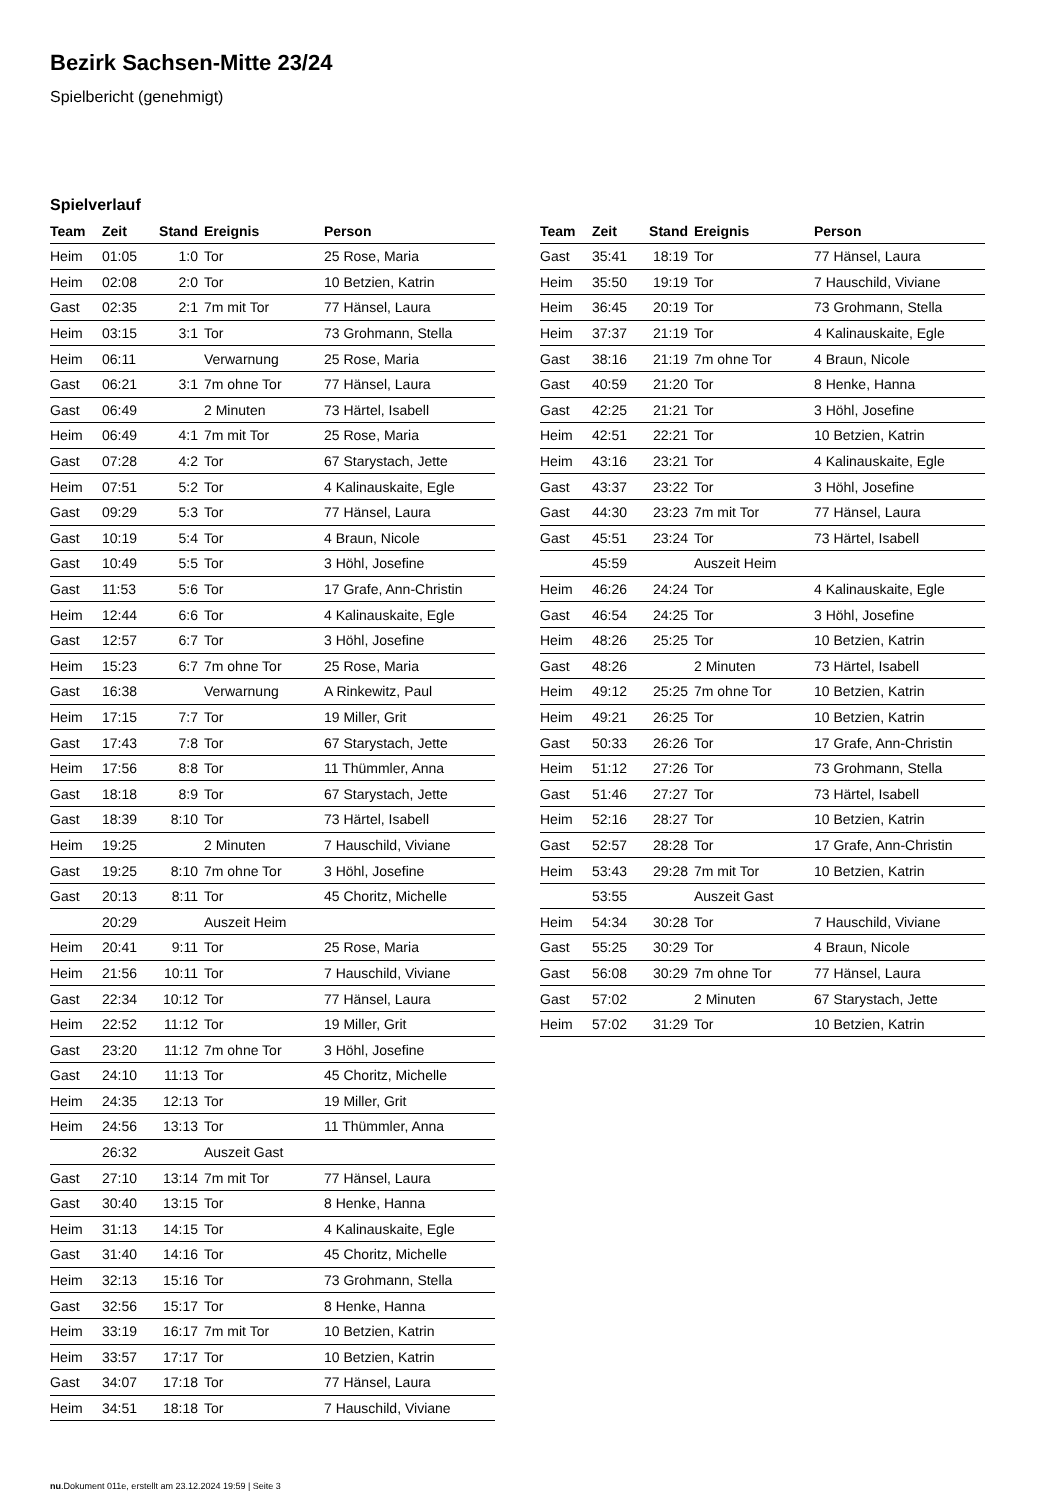Bezirk Sachsen-Mitte 23/24
Spielbericht (genehmigt)
Spielverlauf
| Team | Zeit | Stand | Ereignis | Person |
| --- | --- | --- | --- | --- |
| Heim | 01:05 | 1:0 | Tor | 25 Rose, Maria |
| Heim | 02:08 | 2:0 | Tor | 10 Betzien, Katrin |
| Gast | 02:35 | 2:1 | 7m mit Tor | 77 Hänsel, Laura |
| Heim | 03:15 | 3:1 | Tor | 73 Grohmann, Stella |
| Heim | 06:11 | | Verwarnung | 25 Rose, Maria |
| Gast | 06:21 | 3:1 | 7m ohne Tor | 77 Hänsel, Laura |
| Gast | 06:49 | | 2 Minuten | 73 Härtel, Isabell |
| Heim | 06:49 | 4:1 | 7m mit Tor | 25 Rose, Maria |
| Gast | 07:28 | 4:2 | Tor | 67 Starystach, Jette |
| Heim | 07:51 | 5:2 | Tor | 4 Kalinauskaite, Egle |
| Gast | 09:29 | 5:3 | Tor | 77 Hänsel, Laura |
| Gast | 10:19 | 5:4 | Tor | 4 Braun, Nicole |
| Gast | 10:49 | 5:5 | Tor | 3 Höhl, Josefine |
| Gast | 11:53 | 5:6 | Tor | 17 Grafe, Ann-Christin |
| Heim | 12:44 | 6:6 | Tor | 4 Kalinauskaite, Egle |
| Gast | 12:57 | 6:7 | Tor | 3 Höhl, Josefine |
| Heim | 15:23 | 6:7 | 7m ohne Tor | 25 Rose, Maria |
| Gast | 16:38 | | Verwarnung | A Rinkewitz, Paul |
| Heim | 17:15 | 7:7 | Tor | 19 Miller, Grit |
| Gast | 17:43 | 7:8 | Tor | 67 Starystach, Jette |
| Heim | 17:56 | 8:8 | Tor | 11 Thümmler, Anna |
| Gast | 18:18 | 8:9 | Tor | 67 Starystach, Jette |
| Gast | 18:39 | 8:10 | Tor | 73 Härtel, Isabell |
| Heim | 19:25 | | 2 Minuten | 7 Hauschild, Viviane |
| Gast | 19:25 | 8:10 | 7m ohne Tor | 3 Höhl, Josefine |
| Gast | 20:13 | 8:11 | Tor | 45 Choritz, Michelle |
| | 20:29 | | Auszeit Heim | |
| Heim | 20:41 | 9:11 | Tor | 25 Rose, Maria |
| Heim | 21:56 | 10:11 | Tor | 7 Hauschild, Viviane |
| Gast | 22:34 | 10:12 | Tor | 77 Hänsel, Laura |
| Heim | 22:52 | 11:12 | Tor | 19 Miller, Grit |
| Gast | 23:20 | 11:12 | 7m ohne Tor | 3 Höhl, Josefine |
| Gast | 24:10 | 11:13 | Tor | 45 Choritz, Michelle |
| Heim | 24:35 | 12:13 | Tor | 19 Miller, Grit |
| Heim | 24:56 | 13:13 | Tor | 11 Thümmler, Anna |
| | 26:32 | | Auszeit Gast | |
| Gast | 27:10 | 13:14 | 7m mit Tor | 77 Hänsel, Laura |
| Gast | 30:40 | 13:15 | Tor | 8 Henke, Hanna |
| Heim | 31:13 | 14:15 | Tor | 4 Kalinauskaite, Egle |
| Gast | 31:40 | 14:16 | Tor | 45 Choritz, Michelle |
| Heim | 32:13 | 15:16 | Tor | 73 Grohmann, Stella |
| Gast | 32:56 | 15:17 | Tor | 8 Henke, Hanna |
| Heim | 33:19 | 16:17 | 7m mit Tor | 10 Betzien, Katrin |
| Heim | 33:57 | 17:17 | Tor | 10 Betzien, Katrin |
| Gast | 34:07 | 17:18 | Tor | 77 Hänsel, Laura |
| Heim | 34:51 | 18:18 | Tor | 7 Hauschild, Viviane |
| Team | Zeit | Stand | Ereignis | Person |
| --- | --- | --- | --- | --- |
| Gast | 35:41 | 18:19 | Tor | 77 Hänsel, Laura |
| Heim | 35:50 | 19:19 | Tor | 7 Hauschild, Viviane |
| Heim | 36:45 | 20:19 | Tor | 73 Grohmann, Stella |
| Heim | 37:37 | 21:19 | Tor | 4 Kalinauskaite, Egle |
| Gast | 38:16 | 21:19 | 7m ohne Tor | 4 Braun, Nicole |
| Gast | 40:59 | 21:20 | Tor | 8 Henke, Hanna |
| Gast | 42:25 | 21:21 | Tor | 3 Höhl, Josefine |
| Heim | 42:51 | 22:21 | Tor | 10 Betzien, Katrin |
| Heim | 43:16 | 23:21 | Tor | 4 Kalinauskaite, Egle |
| Gast | 43:37 | 23:22 | Tor | 3 Höhl, Josefine |
| Gast | 44:30 | 23:23 | 7m mit Tor | 77 Hänsel, Laura |
| Gast | 45:51 | 23:24 | Tor | 73 Härtel, Isabell |
| | 45:59 | | Auszeit Heim | |
| Heim | 46:26 | 24:24 | Tor | 4 Kalinauskaite, Egle |
| Gast | 46:54 | 24:25 | Tor | 3 Höhl, Josefine |
| Heim | 48:26 | 25:25 | Tor | 10 Betzien, Katrin |
| Gast | 48:26 | | 2 Minuten | 73 Härtel, Isabell |
| Heim | 49:12 | 25:25 | 7m ohne Tor | 10 Betzien, Katrin |
| Heim | 49:21 | 26:25 | Tor | 10 Betzien, Katrin |
| Gast | 50:33 | 26:26 | Tor | 17 Grafe, Ann-Christin |
| Heim | 51:12 | 27:26 | Tor | 73 Grohmann, Stella |
| Gast | 51:46 | 27:27 | Tor | 73 Härtel, Isabell |
| Heim | 52:16 | 28:27 | Tor | 10 Betzien, Katrin |
| Gast | 52:57 | 28:28 | Tor | 17 Grafe, Ann-Christin |
| Heim | 53:43 | 29:28 | 7m mit Tor | 10 Betzien, Katrin |
| | 53:55 | | Auszeit Gast | |
| Heim | 54:34 | 30:28 | Tor | 7 Hauschild, Viviane |
| Gast | 55:25 | 30:29 | Tor | 4 Braun, Nicole |
| Gast | 56:08 | 30:29 | 7m ohne Tor | 77 Hänsel, Laura |
| Gast | 57:02 | | 2 Minuten | 67 Starystach, Jette |
| Heim | 57:02 | 31:29 | Tor | 10 Betzien, Katrin |
nu.Dokument 011e, erstellt am 23.12.2024 19:59 | Seite 3